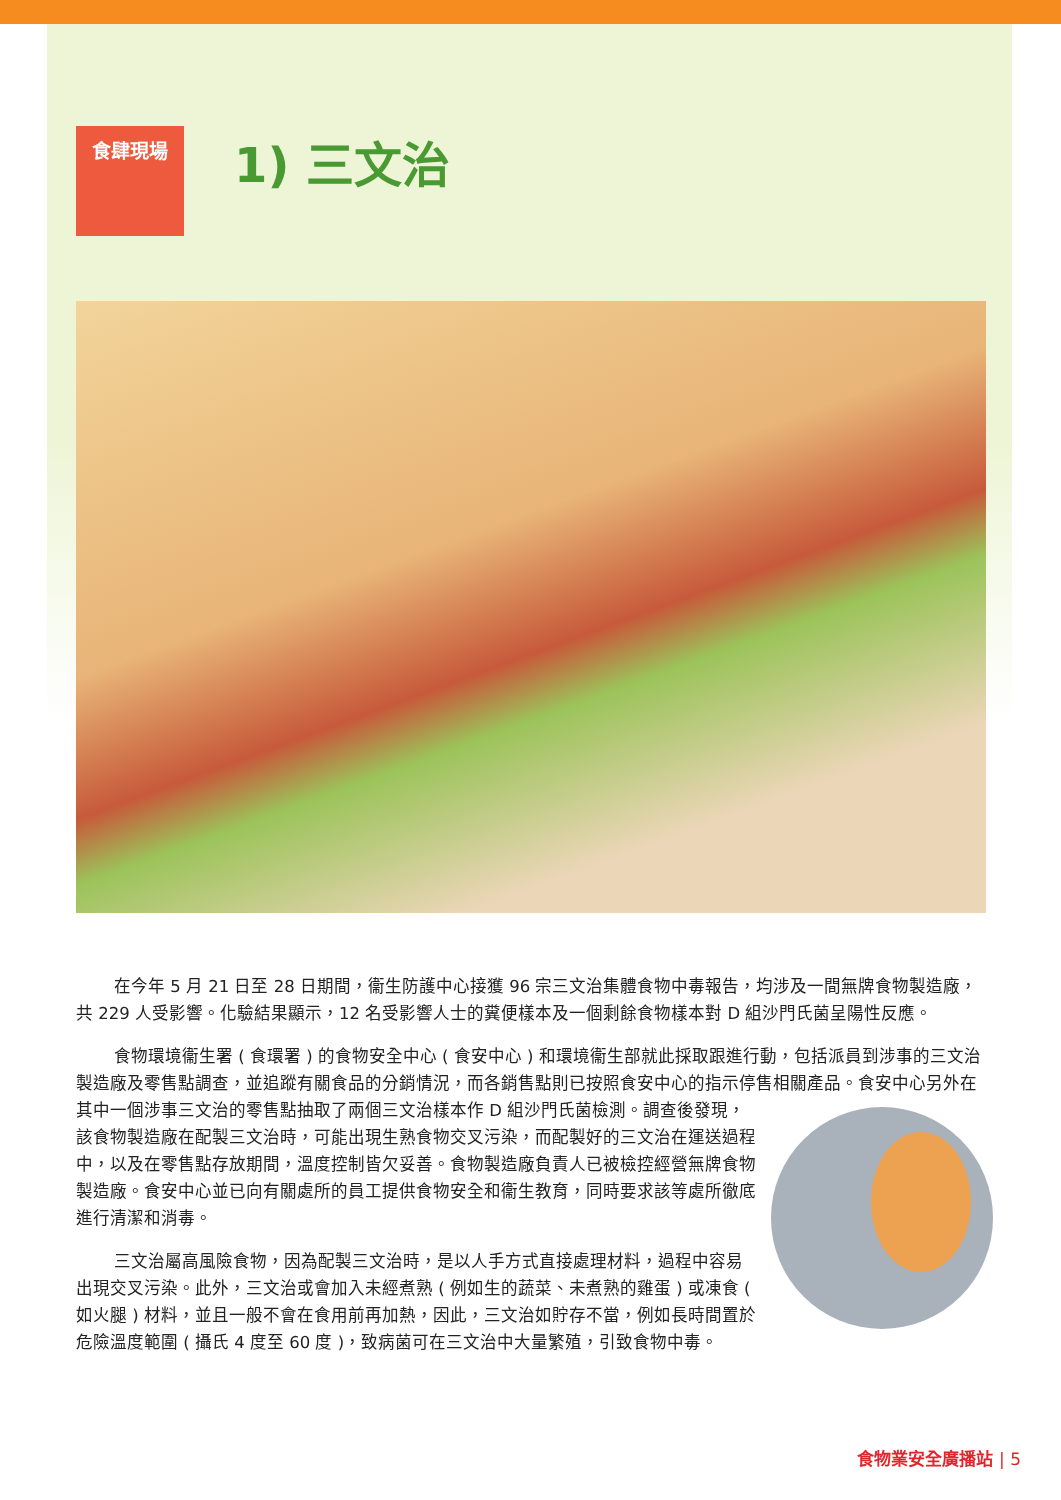食肆現場
1) 三文治
在今年 5 月 21 日至 28 日期間，衞生防護中心接獲 96 宗三文治集體食物中毒報告，均涉及一間無牌食物製造廠，共 229 人受影響。化驗結果顯示，12 名受影響人士的糞便樣本及一個剩餘食物樣本對 D 組沙門氏菌呈陽性反應。
食物環境衞生署 ( 食環署 ) 的食物安全中心 ( 食安中心 ) 和環境衞生部就此採取跟進行動，包括派員到涉事的三文治製造廠及零售點調查，並追蹤有關食品的分銷情況，而各銷售點則已按照食安中心的指示停售相關產品。食安中心另外在其中一個涉事三文治的零售點抽取了兩個三文治樣本作 D 組沙門氏菌檢測。調查後發現， 該食物製造廠在配製三文治時，可能出現生熟食物交叉污染，而配製好的三文治在運送過程中，以及在零售點存放期間，溫度控制皆欠妥善。食物製造廠負責人已被檢控經營無牌食物製造廠。食安中心並已向有關處所的員工提供食物安全和衞生教育，同時要求該等處所徹底進行清潔和消毒。
三文治屬高風險食物，因為配製三文治時，是以人手方式直接處理材料，過程中容易出現交叉污染。此外，三文治或會加入未經煮熟 ( 例如生的蔬菜、未煮熟的雞蛋 ) 或凍食 ( 如火腿 ) 材料，並且一般不會在食用前再加熱，因此，三文治如貯存不當，例如長時間置於危險溫度範圍 ( 攝氏 4 度至 60 度 )，致病菌可在三文治中大量繁殖，引致食物中毒。
食物業安全廣播站 | 5